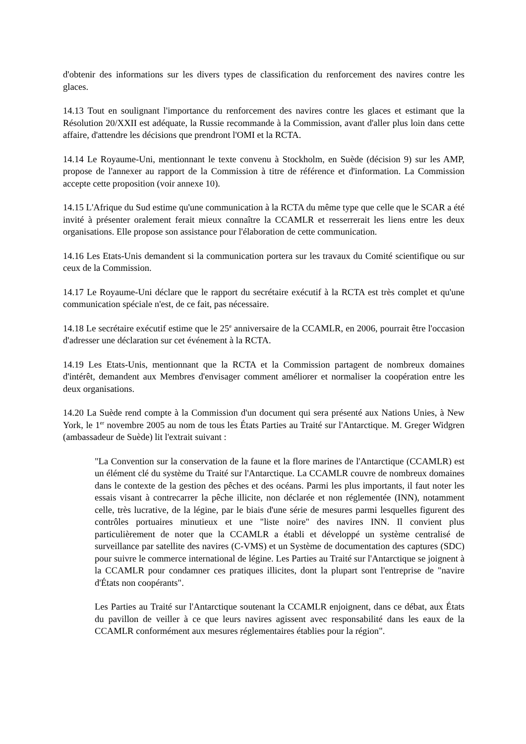d'obtenir des informations sur les divers types de classification du renforcement des navires contre les glaces.
14.13 Tout en soulignant l'importance du renforcement des navires contre les glaces et estimant que la Résolution 20/XXII est adéquate, la Russie recommande à la Commission, avant d'aller plus loin dans cette affaire, d'attendre les décisions que prendront l'OMI et la RCTA.
14.14 Le Royaume-Uni, mentionnant le texte convenu à Stockholm, en Suède (décision 9) sur les AMP, propose de l'annexer au rapport de la Commission à titre de référence et d'information. La Commission accepte cette proposition (voir annexe 10).
14.15 L'Afrique du Sud estime qu'une communication à la RCTA du même type que celle que le SCAR a été invité à présenter oralement ferait mieux connaître la CCAMLR et resserrerait les liens entre les deux organisations. Elle propose son assistance pour l'élaboration de cette communication.
14.16 Les Etats-Unis demandent si la communication portera sur les travaux du Comité scientifique ou sur ceux de la Commission.
14.17 Le Royaume-Uni déclare que le rapport du secrétaire exécutif à la RCTA est très complet et qu'une communication spéciale n'est, de ce fait, pas nécessaire.
14.18 Le secrétaire exécutif estime que le 25<sup>e</sup> anniversaire de la CCAMLR, en 2006, pourrait être l'occasion d'adresser une déclaration sur cet événement à la RCTA.
14.19 Les Etats-Unis, mentionnant que la RCTA et la Commission partagent de nombreux domaines d'intérêt, demandent aux Membres d'envisager comment améliorer et normaliser la coopération entre les deux organisations.
14.20 La Suède rend compte à la Commission d'un document qui sera présenté aux Nations Unies, à New York, le 1<sup>er</sup> novembre 2005 au nom de tous les États Parties au Traité sur l'Antarctique. M. Greger Widgren (ambassadeur de Suède) lit l'extrait suivant :
"La Convention sur la conservation de la faune et la flore marines de l'Antarctique (CCAMLR) est un élément clé du système du Traité sur l'Antarctique. La CCAMLR couvre de nombreux domaines dans le contexte de la gestion des pêches et des océans. Parmi les plus importants, il faut noter les essais visant à contrecarrer la pêche illicite, non déclarée et non réglementée (INN), notamment celle, très lucrative, de la légine, par le biais d'une série de mesures parmi lesquelles figurent des contrôles portuaires minutieux et une "liste noire" des navires INN. Il convient plus particulièrement de noter que la CCAMLR a établi et développé un système centralisé de surveillance par satellite des navires (C-VMS) et un Système de documentation des captures (SDC) pour suivre le commerce international de légine. Les Parties au Traité sur l'Antarctique se joignent à la CCAMLR pour condamner ces pratiques illicites, dont la plupart sont l'entreprise de "navire d'États non coopérants".
Les Parties au Traité sur l'Antarctique soutenant la CCAMLR enjoignent, dans ce débat, aux États du pavillon de veiller à ce que leurs navires agissent avec responsabilité dans les eaux de la CCAMLR conformément aux mesures réglementaires établies pour la région".